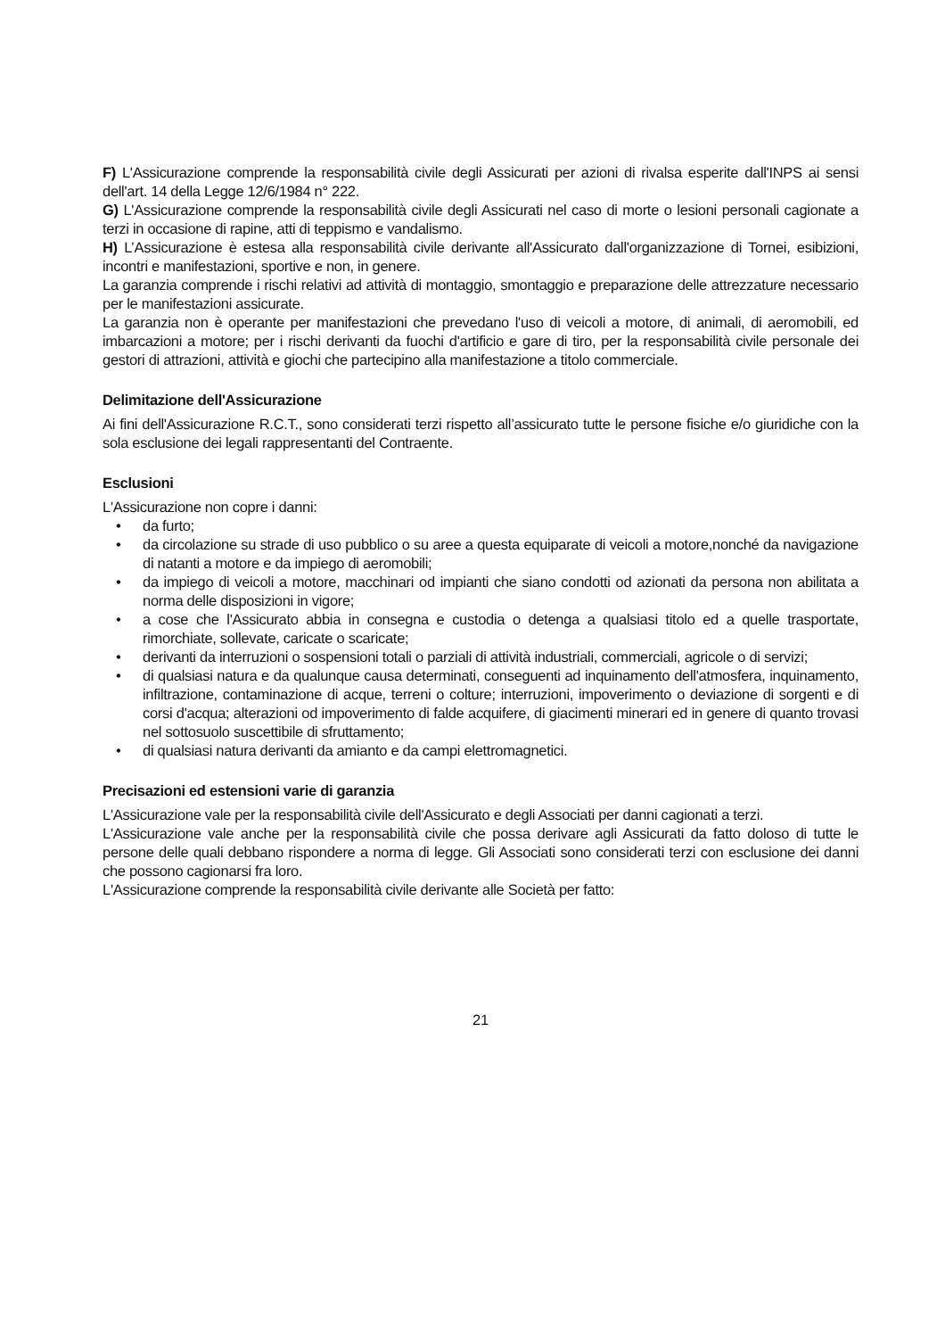F) L'Assicurazione comprende la responsabilità civile degli Assicurati per azioni di rivalsa esperite dall'INPS ai sensi dell'art. 14 della Legge 12/6/1984 n° 222.
G) L'Assicurazione comprende la responsabilità civile degli Assicurati nel caso di morte o lesioni personali cagionate a terzi in occasione di rapine, atti di teppismo e vandalismo.
H) L’Assicurazione è estesa alla responsabilità civile derivante all'Assicurato dall'organizzazione di Tornei, esibizioni, incontri e manifestazioni, sportive e non, in genere.
La garanzia comprende i rischi relativi ad attività di montaggio, smontaggio e preparazione delle attrezzature necessario per le manifestazioni assicurate.
La garanzia non è operante per manifestazioni che prevedano l'uso di veicoli a motore, di animali, di aeromobili, ed imbarcazioni a motore; per i rischi derivanti da fuochi d'artificio e gare di tiro, per la responsabilità civile personale dei gestori di attrazioni, attività e giochi che partecipino alla manifestazione a titolo commerciale.
Delimitazione dell'Assicurazione
Ai fini dell'Assicurazione R.C.T., sono considerati terzi rispetto all’assicurato tutte le persone fisiche e/o giuridiche con la sola esclusione dei legali rappresentanti del Contraente.
Esclusioni
L'Assicurazione non copre i danni:
• da furto;
• da circolazione su strade di uso pubblico o su aree a questa equiparate di veicoli a motore,nonché da navigazione di natanti a motore e da impiego di aeromobili;
• da impiego di veicoli a motore, macchinari od impianti che siano condotti od azionati da persona non abilitata a norma delle disposizioni in vigore;
• a cose che l'Assicurato abbia in consegna e custodia o detenga a qualsiasi titolo ed a quelle trasportate, rimorchiate, sollevate, caricate o scaricate;
• derivanti da interruzioni o sospensioni totali o parziali di attività industriali, commerciali, agricole o di servizi;
• di qualsiasi natura e da qualunque causa determinati, conseguenti ad inquinamento dell'atmosfera, inquinamento, infiltrazione, contaminazione di acque, terreni o colture; interruzioni, impoverimento o deviazione di sorgenti e di corsi d'acqua; alterazioni od impoverimento di falde acquifere, di giacimenti minerari ed in genere di quanto trovasi nel sottosuolo suscettibile di sfruttamento;
• di qualsiasi natura derivanti da amianto e da campi elettromagnetici.
Precisazioni ed estensioni varie di garanzia
L'Assicurazione vale per la responsabilità civile dell'Assicurato e degli Associati per danni cagionati a terzi.
L'Assicurazione vale anche per la responsabilità civile che possa derivare agli Assicurati da fatto doloso di tutte le persone delle quali debbano rispondere a norma di legge. Gli Associati sono considerati terzi con esclusione dei danni che possono cagionarsi fra loro.
L'Assicurazione comprende la responsabilità civile derivante alle Società per fatto:
21